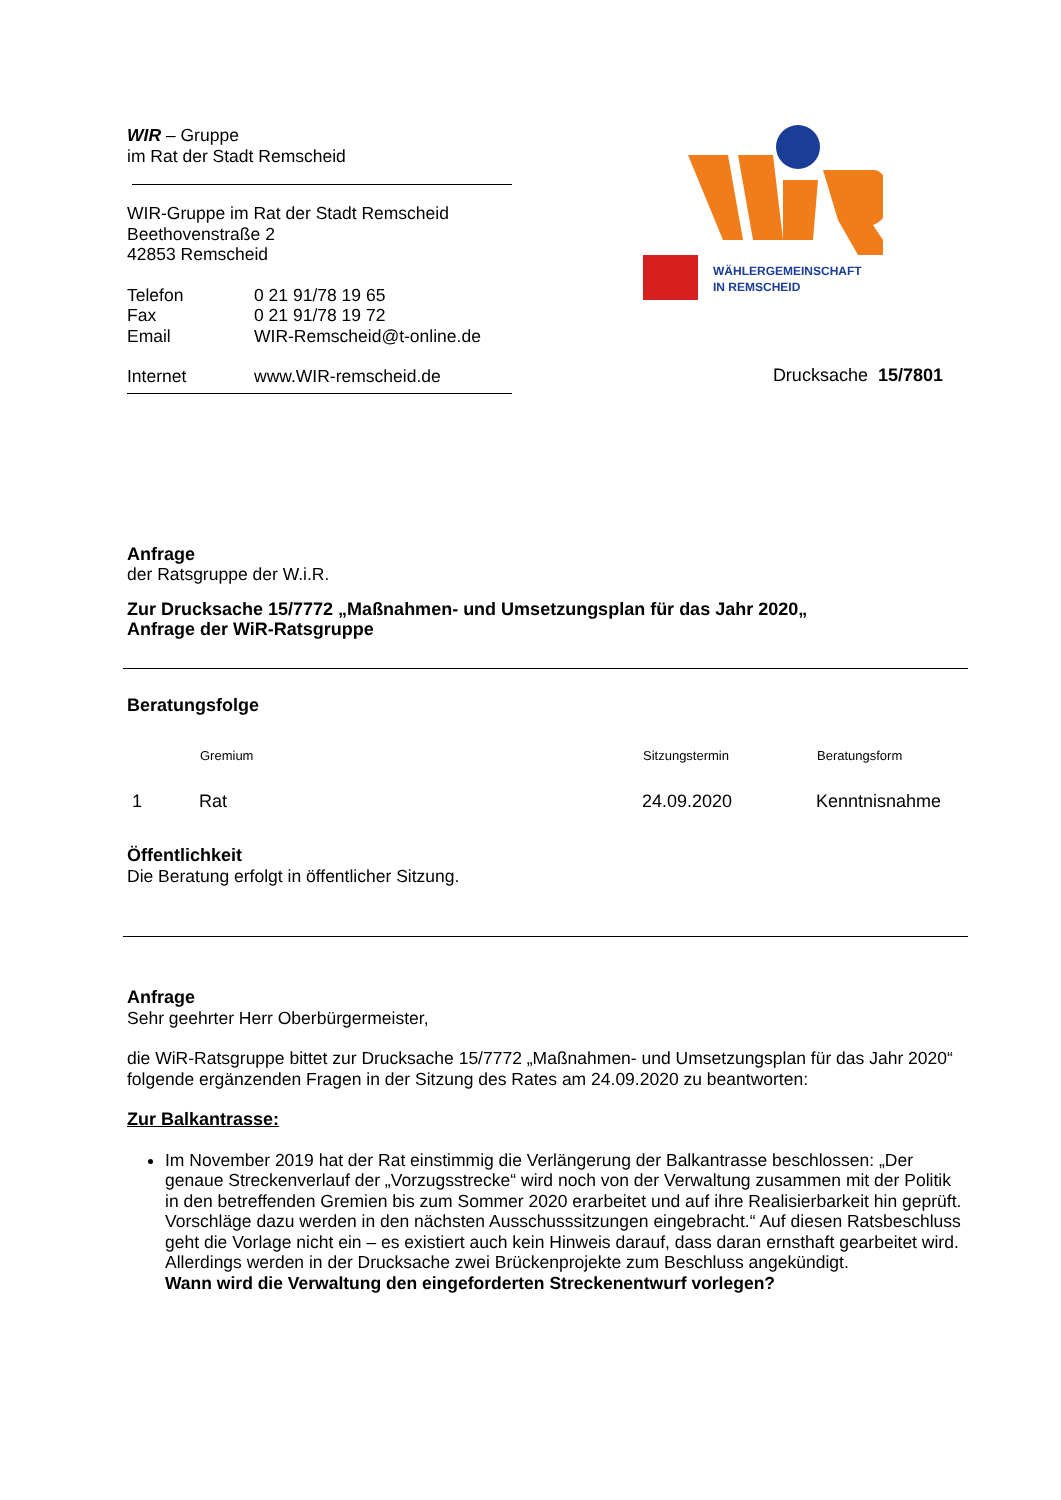WIR – Gruppe
im Rat der Stadt Remscheid
WIR-Gruppe im Rat der Stadt Remscheid
Beethovenstraße 2
42853 Remscheid
| Telefon | 0 21 91/78 19 65 |
| Fax | 0 21 91/78 19 72 |
| Email | WIR-Remscheid@t-online.de |
| Internet | www.WIR-remscheid.de |
WÄHLERGEMEINSCHAFT
IN REMSCHEID
Drucksache 15/7801
Anfrage
der Ratsgruppe der W.i.R.
Zur Drucksache 15/7772 „Maßnahmen- und Umsetzungsplan für das Jahr 2020„
Anfrage der WiR-Ratsgruppe
Beratungsfolge
| | Gremium | Sitzungstermin | Beratungsform |
| --- | --- | --- | --- |
| 1 | Rat | 24.09.2020 | Kenntnisnahme |
Öffentlichkeit
Die Beratung erfolgt in öffentlicher Sitzung.
Anfrage
Sehr geehrter Herr Oberbürgermeister,
die WiR-Ratsgruppe bittet zur Drucksache 15/7772 „Maßnahmen- und Umsetzungsplan für das Jahr 2020“ folgende ergänzenden Fragen in der Sitzung des Rates am 24.09.2020 zu beantworten:
Zur Balkantrasse:
Im November 2019 hat der Rat einstimmig die Verlängerung der Balkantrasse beschlossen: „Der genaue Streckenverlauf der „Vorzugsstrecke“ wird noch von der Verwaltung zusammen mit der Politik in den betreffenden Gremien bis zum Sommer 2020 erarbeitet und auf ihre Realisierbarkeit hin geprüft. Vorschläge dazu werden in den nächsten Ausschusssitzungen eingebracht.“ Auf diesen Ratsbeschluss geht die Vorlage nicht ein – es existiert auch kein Hinweis darauf, dass daran ernsthaft gearbeitet wird. Allerdings werden in der Drucksache zwei Brückenprojekte zum Beschluss angekündigt.
Wann wird die Verwaltung den eingeforderten Streckenentwurf vorlegen?